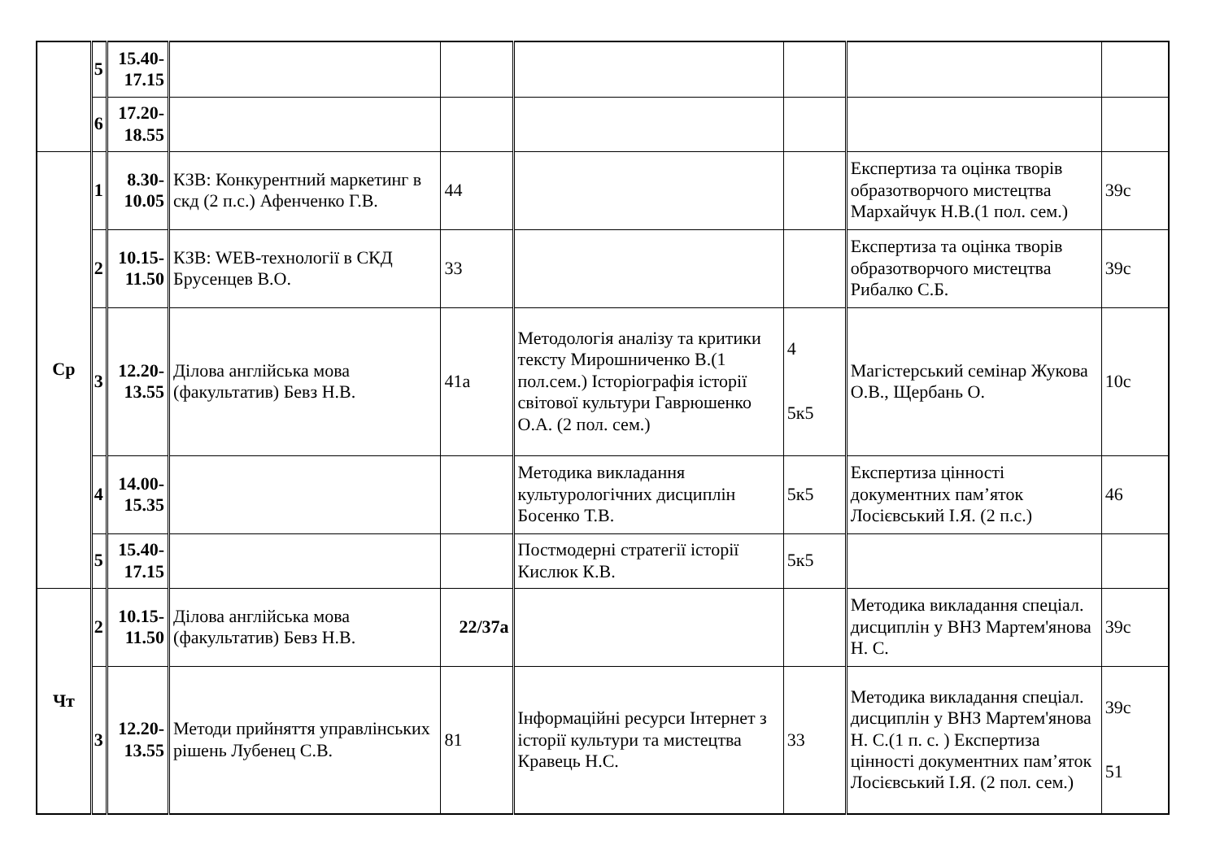| | 5 | 15.40- 17.15 | | | | | | |
| | 6 | 17.20- 18.55 | | | | | | |
| Ср | 1 | 8.30- 10.05 | КЗВ: Конкурентний маркетинг в скд (2 п.с.) Афенченко Г.В. | 44 | | | Експертиза та оцінка творів образотворчого мистецтва Мархайчук Н.В.(1 пол. сем.) | 39с |
| | 2 | 10.15- 11.50 | КЗВ: WEB-технології в СКД Брусенцев В.О. | 33 | | | Експертиза та оцінка творів образотворчого мистецтва Рибалко С.Б. | 39с |
| | 3 | 12.20- 13.55 | Ділова англійська мова (факультатив) Бевз Н.В. | 41а | Методологія аналізу та критики тексту Мирошниченко В.(1 пол.сем.) Історіографія історії світової культури Гаврюшенко О.А. (2 пол. сем.) | 4 5к5 | Магістерський семінар Жукова О.В., Щербань О. | 10с |
| | 4 | 14.00- 15.35 | | | Методика викладання культурологічних дисциплін Босенко Т.В. | 5к5 | Експертиза цінності документних пам’яток Лосієвський І.Я. (2 п.с.) | 46 |
| | 5 | 15.40- 17.15 | | | Постмодерні стратегії історії Кислюк К.В. | 5к5 | | |
| Чт | 2 | 10.15- 11.50 | Ділова англійська мова (факультатив) Бевз Н.В. | 22/37а | | | Методика викладання спеціал. дисциплін у ВНЗ Мартем'янова Н. С. | 39с |
| | 3 | 12.20- 13.55 | Методи прийняття управлінських рішень Лубенец С.В. | 81 | Інформаційні ресурси Інтернет з історії культури та мистецтва Кравець Н.С. | 33 | Методика викладання спеціал. дисциплін у ВНЗ Мартем'янова Н. С.(1 п. с. ) Експертиза цінності документних пам’яток Лосієвський І.Я. (2 пол. сем.) | 39с 51 |